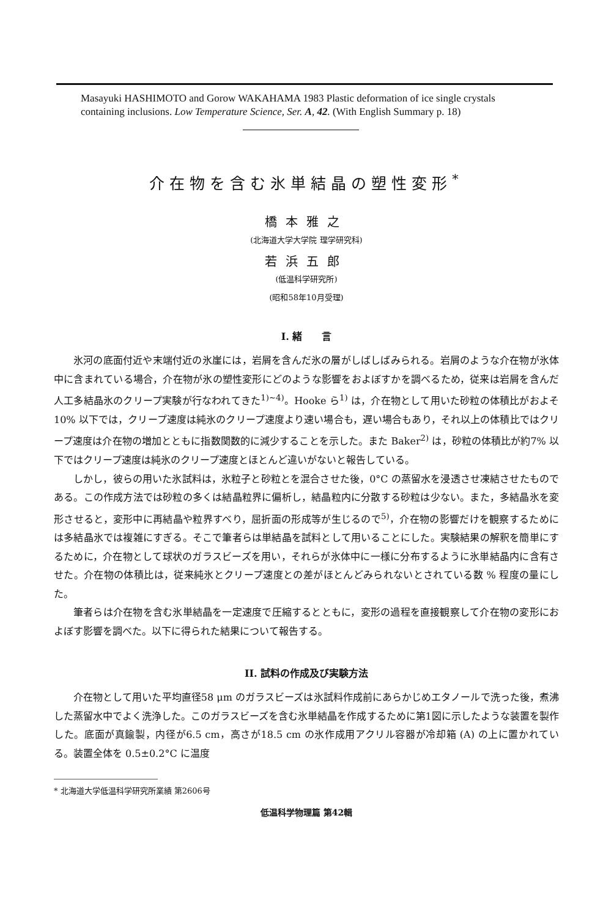Masayuki HASHIMOTO and Gorow WAKAHAMA 1983 Plastic deformation of ice single crystals containing inclusions. Low Temperature Science, Ser. A, 42. (With English Summary p. 18)
介在物を含む氷単結晶の塑性変形<sup>*</sup>
橋本雅之
(北海道大学大学院 理学研究科)
若浜五郎
(低温科学研究所)
(昭和58年10月受理)
I. 緒　　言
氷河の底面付近や末端付近の氷崖には，岩屑を含んだ氷の層がしばしばみられる。岩屑のような介在物が氷体中に含まれている場合，介在物が氷の塑性変形にどのような影響をおよぼすかを調べるため，従来は岩屑を含んだ人工多結晶氷のクリープ実験が行なわれてきた<sup>1)~4)</sup>。Hooke ら<sup>1)</sup> は，介在物として用いた砂粒の体積比がおよそ10% 以下では，クリープ速度は純氷のクリープ速度より速い場合も，遅い場合もあり，それ以上の体積比ではクリープ速度は介在物の増加とともに指数関数的に減少することを示した。また Baker<sup>2)</sup> は，砂粒の体積比が約7% 以下ではクリープ速度は純氷のクリープ速度とほとんど違いがないと報告している。
しかし，彼らの用いた氷試料は，氷粒子と砂粒とを混合させた後，0°C の蒸留水を浸透させ凍結させたものである。この作成方法では砂粒の多くは結晶粒界に偏析し，結晶粒内に分散する砂粒は少ない。また，多結晶氷を変形させると，変形中に再結晶や粒界すべり，屈折面の形成等が生じるので<sup>5)</sup>，介在物の影響だけを観察するためには多結晶氷では複雑にすぎる。そこで筆者らは単結晶を試料として用いることにした。実験結果の解釈を簡単にするために，介在物として球状のガラスビーズを用い，それらが氷体中に一様に分布するように氷単結晶内に含有させた。介在物の体積比は，従来純氷とクリープ速度との差がほとんどみられないとされている数 % 程度の量にした。
筆者らは介在物を含む氷単結晶を一定速度で圧縮するとともに，変形の過程を直接観察して介在物の変形におよぼす影響を調べた。以下に得られた結果について報告する。
II. 試料の作成及び実験方法
介在物として用いた平均直径58 μm のガラスビーズは氷試料作成前にあらかじめエタノールで洗った後，煮沸した蒸留水中でよく洗浄した。このガラスビーズを含む氷単結晶を作成するために第1図に示したような装置を製作した。底面が真鍮製，内径が6.5 cm，高さが18.5 cm の氷作成用アクリル容器が冷却箱 (A) の上に置かれている。装置全体を 0.5±0.2°C に温度
* 北海道大学低温科学研究所業績 第2606号
低温科学物理篇 第42輯